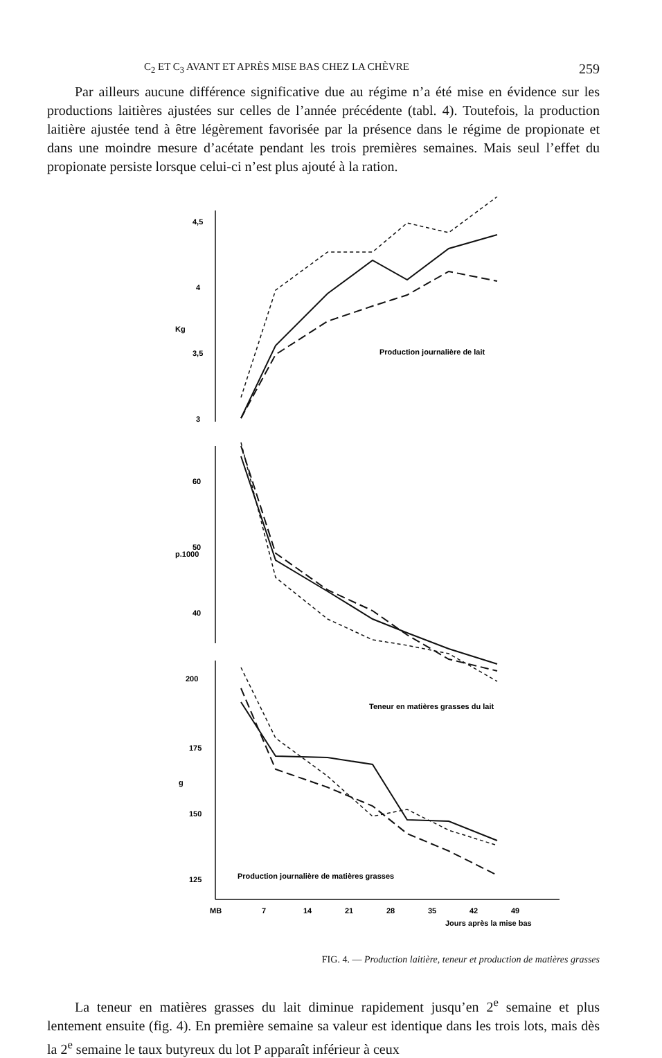C<sub>2</sub> ET C<sub>3</sub> AVANT ET APRÈS MISE BAS CHEZ LA CHÈVRE 259
Par ailleurs aucune différence significative due au régime n’a été mise en évidence sur les productions laitières ajustées sur celles de l’année précédente (tabl. 4). Toutefois, la production laitière ajustée tend à être légèrement favorisée par la présence dans le régime de propionate et dans une moindre mesure d’acétate pendant les trois premières semaines. Mais seul l’effet du propionate persiste lorsque celui-ci n’est plus ajouté à la ration.
4,5
4
3,5
3
Kg
60
50
40
p.1000
200
175
150
125
g
Production journalière de lait
Teneur en matières grasses du lait
Production journalière de matières grasses
MB
7
14
21
28
35
42
49
Jours après la mise bas
FIG. 4. — Production laitière, teneur et production de matières grasses
La teneur en matières grasses du lait diminue rapidement jusqu’en 2<sup>e</sup> semaine et plus lentement ensuite (fig. 4). En première semaine sa valeur est identique dans les trois lots, mais dès la 2<sup>e</sup> semaine le taux butyreux du lot P apparaît inférieur à ceux